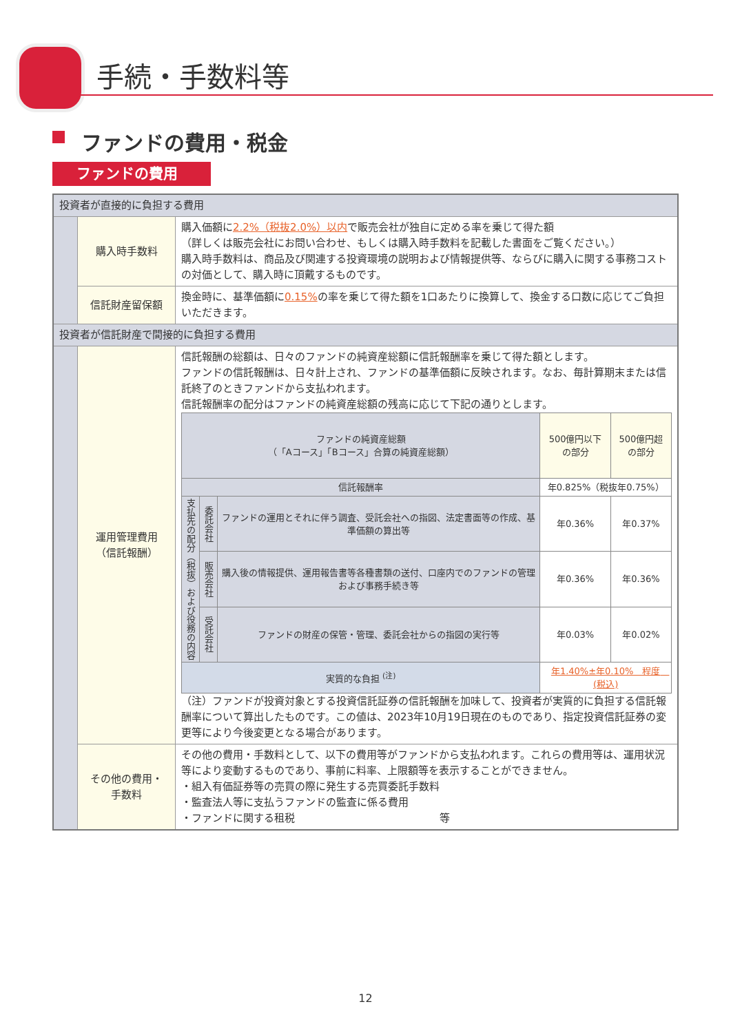手続・手数料等
ファンドの費用・税金
ファンドの費用
| 投資者が直接的に負担する費用 | | |
| | 購入時手数料 | 購入価額に 2.2%（税抜2.0%）以内 で販売会社が独自に定める率を乗じて得た額 （詳しくは販売会社にお問い合わせ、もしくは購入時手数料を記載した書面をご覧ください。） 購入時手数料は、商品及び関連する投資環境の説明および情報提供等、ならびに購入に関する事務コストの対価として、購入時に頂戴するものです。 |
| | 信託財産留保額 | 換金時に、基準価額に 0.15% の率を乗じて得た額を1口あたりに換算して、換金する口数に応じてご負担いただきます。 |
| 投資者が信託財産で間接的に負担する費用 | | |
| | 運用管理費用 （信託報酬） | 信託報酬の総額は、日々のファンドの純資産総額に信託報酬率を乗じて得た額とします。 ファンドの信託報酬は、日々計上され、ファンドの基準価額に反映されます。なお、毎計算期末または信託終了のときファンドから支払われます。 信託報酬率の配分はファンドの純資産総額の残高に応じて下記の通りとします。 / ファンドの純資産総額 （「Aコース」「Bコース」合算の純資産総額） / / / 500億円以下 の部分 / 500億円超 の部分 / / 信託報酬率 / / / 年0.825%（税抜年0.75%） / / / 支払先の配分（税抜）および役務の内容 / 委託会社 / ファンドの運用とそれに伴う調査、受託会社への指図、法定書面等の作成、基準価額の算出等 / 年0.36% / 年0.37% / / / 販売会社 / 購入後の情報提供、運用報告書等各種書類の送付、口座内でのファンドの管理および事務手続き等 / 年0.36% / 年0.36% / / / 受託会社 / ファンドの財産の保管・管理、委託会社からの指図の実行等 / 年0.03% / 年0.02% / / 実質的な負担 <sup>(注)</sup> / / / 年1.40%±年0.10% 程度 (税込) / / （注）ファンドが投資対象とする投資信託証券の信託報酬を加味して、投資者が実質的に負担する信託報酬率について算出したものです。この値は、2023年10月19日現在のものであり、指定投資信託証券の変更等により今後変更となる場合があります。 |
| | その他の費用・ 手数料 | その他の費用・手数料として、以下の費用等がファンドから支払われます。これらの費用等は、運用状況等により変動するものであり、事前に料率、上限額等を表示することができません。 ・組入有価証券等の売買の際に発生する売買委託手数料 ・監査法人等に支払うファンドの監査に係る費用 ・ファンドに関する租税 等 |
12